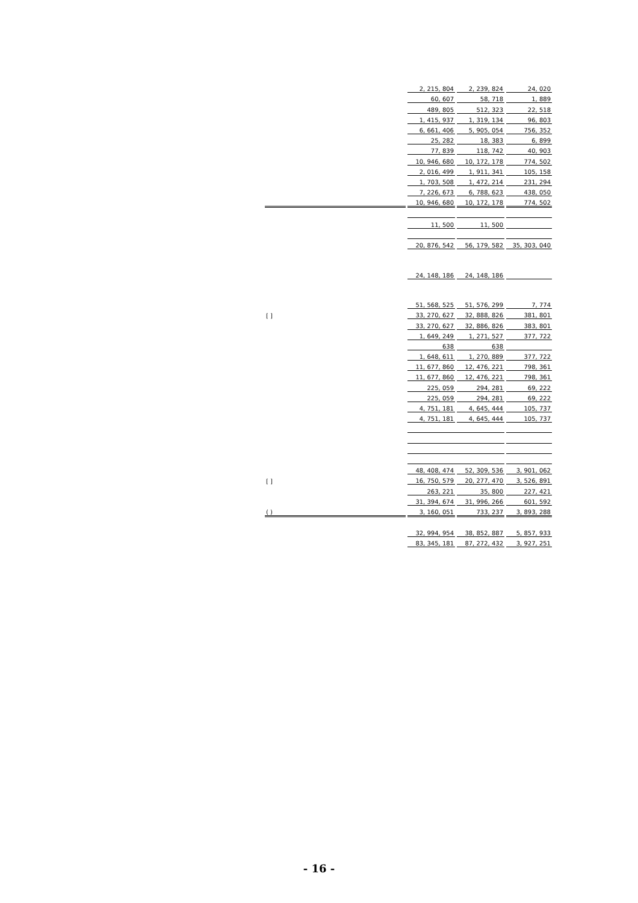| | 2, 215, 804 | 2, 239, 824 | 24, 020 |
| | 60, 607 | 58, 718 | 1, 889 |
| | 489, 805 | 512, 323 | 22, 518 |
| | 1, 415, 937 | 1, 319, 134 | 96, 803 |
| | 6, 661, 406 | 5, 905, 054 | 756, 352 |
| | 25, 282 | 18, 383 | 6, 899 |
| | 77, 839 | 118, 742 | 40, 903 |
| | 10, 946, 680 | 10, 172, 178 | 774, 502 |
| | 2, 016, 499 | 1, 911, 341 | 105, 158 |
| | 1, 703, 508 | 1, 472, 214 | 231, 294 |
| | 7, 226, 673 | 6, 788, 623 | 438, 050 |
| | 10, 946, 680 | 10, 172, 178 | 774, 502 |
| | 11, 500 | 11, 500 | |
| | 20, 876, 542 | 56, 179, 582 | 35, 303, 040 |
| | 24, 148, 186 | 24, 148, 186 | |
| | 51, 568, 525 | 51, 576, 299 | 7, 774 |
| [ ] | 33, 270, 627 | 32, 888, 826 | 381, 801 |
| | 33, 270, 627 | 32, 886, 826 | 383, 801 |
| | 1, 649, 249 | 1, 271, 527 | 377, 722 |
| | 638 | 638 | |
| | 1, 648, 611 | 1, 270, 889 | 377, 722 |
| | 11, 677, 860 | 12, 476, 221 | 798, 361 |
| | 11, 677, 860 | 12, 476, 221 | 798, 361 |
| | 225, 059 | 294, 281 | 69, 222 |
| | 225, 059 | 294, 281 | 69, 222 |
| | 4, 751, 181 | 4, 645, 444 | 105, 737 |
| | 4, 751, 181 | 4, 645, 444 | 105, 737 |
| | 48, 408, 474 | 52, 309, 536 | 3, 901, 062 |
| [ ] | 16, 750, 579 | 20, 277, 470 | 3, 526, 891 |
| | 263, 221 | 35, 800 | 227, 421 |
| | 31, 394, 674 | 31, 996, 266 | 601, 592 |
| ( ) | 3, 160, 051 | 733, 237 | 3, 893, 288 |
| | 32, 994, 954 | 38, 852, 887 | 5, 857, 933 |
| | 83, 345, 181 | 87, 272, 432 | 3, 927, 251 |
- 16 -